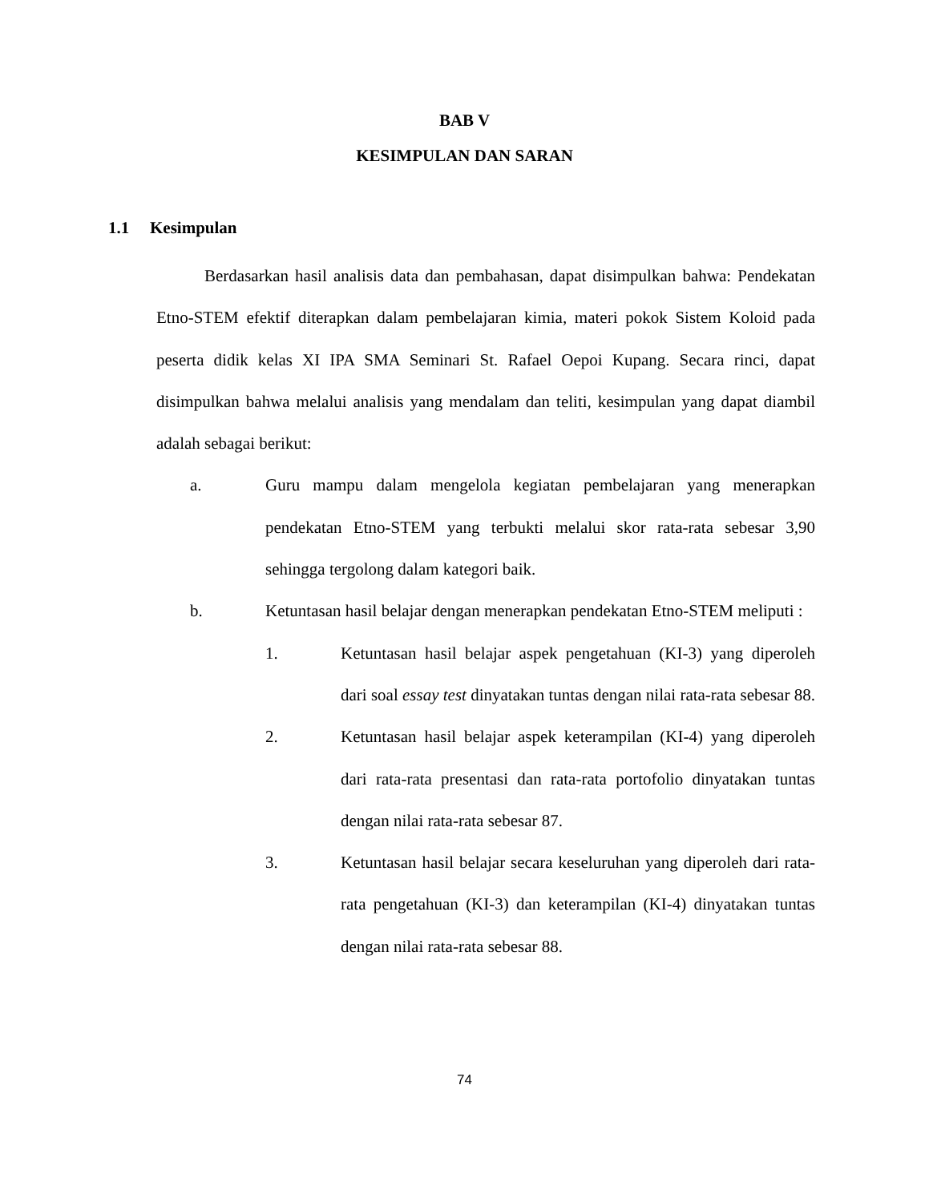BAB V
KESIMPULAN DAN SARAN
1.1 Kesimpulan
Berdasarkan hasil analisis data dan pembahasan, dapat disimpulkan bahwa: Pendekatan Etno-STEM efektif diterapkan dalam pembelajaran kimia, materi pokok Sistem Koloid pada peserta didik kelas XI IPA SMA Seminari St. Rafael Oepoi Kupang. Secara rinci, dapat disimpulkan bahwa melalui analisis yang mendalam dan teliti, kesimpulan yang dapat diambil adalah sebagai berikut:
a. Guru mampu dalam mengelola kegiatan pembelajaran yang menerapkan pendekatan Etno-STEM yang terbukti melalui skor rata-rata sebesar 3,90 sehingga tergolong dalam kategori baik.
b. Ketuntasan hasil belajar dengan menerapkan pendekatan Etno-STEM meliputi :
1. Ketuntasan hasil belajar aspek pengetahuan (KI-3) yang diperoleh dari soal essay test dinyatakan tuntas dengan nilai rata-rata sebesar 88.
2. Ketuntasan hasil belajar aspek keterampilan (KI-4) yang diperoleh dari rata-rata presentasi dan rata-rata portofolio dinyatakan tuntas dengan nilai rata-rata sebesar 87.
3. Ketuntasan hasil belajar secara keseluruhan yang diperoleh dari rata-rata pengetahuan (KI-3) dan keterampilan (KI-4) dinyatakan tuntas dengan nilai rata-rata sebesar 88.
74